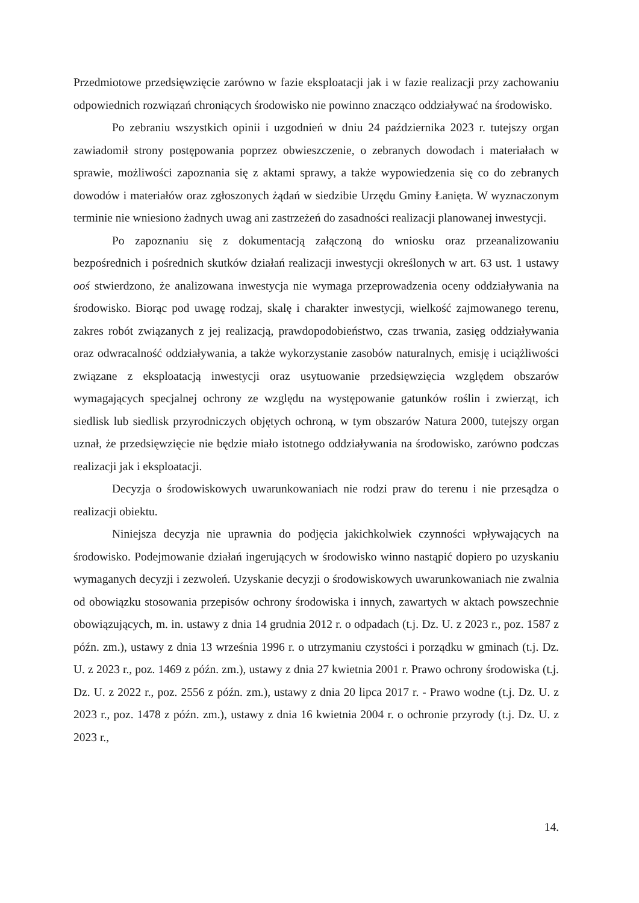Przedmiotowe przedsięwzięcie zarówno w fazie eksploatacji jak i w fazie realizacji przy zachowaniu odpowiednich rozwiązań chroniących środowisko nie powinno znacząco oddziaływać na środowisko.
Po zebraniu wszystkich opinii i uzgodnień w dniu 24 października 2023 r. tutejszy organ zawiadomił strony postępowania poprzez obwieszczenie, o zebranych dowodach i materiałach w sprawie, możliwości zapoznania się z aktami sprawy, a także wypowiedzenia się co do zebranych dowodów i materiałów oraz zgłoszonych żądań w siedzibie Urzędu Gminy Łanięta. W wyznaczonym terminie nie wniesiono żadnych uwag ani zastrzeżeń do zasadności realizacji planowanej inwestycji.
Po zapoznaniu się z dokumentacją załączoną do wniosku oraz przeanalizowaniu bezpośrednich i pośrednich skutków działań realizacji inwestycji określonych w art. 63 ust. 1 ustawy ooś stwierdzono, że analizowana inwestycja nie wymaga przeprowadzenia oceny oddziaływania na środowisko. Biorąc pod uwagę rodzaj, skalę i charakter inwestycji, wielkość zajmowanego terenu, zakres robót związanych z jej realizacją, prawdopodobieństwo, czas trwania, zasięg oddziaływania oraz odwracalność oddziaływania, a także wykorzystanie zasobów naturalnych, emisję i uciążliwości związane z eksploatacją inwestycji oraz usytuowanie przedsięwzięcia względem obszarów wymagających specjalnej ochrony ze względu na występowanie gatunków roślin i zwierząt, ich siedlisk lub siedlisk przyrodniczych objętych ochroną, w tym obszarów Natura 2000, tutejszy organ uznał, że przedsięwzięcie nie będzie miało istotnego oddziaływania na środowisko, zarówno podczas realizacji jak i eksploatacji.
Decyzja o środowiskowych uwarunkowaniach nie rodzi praw do terenu i nie przesądza o realizacji obiektu.
Niniejsza decyzja nie uprawnia do podjęcia jakichkolwiek czynności wpływających na środowisko. Podejmowanie działań ingerujących w środowisko winno nastąpić dopiero po uzyskaniu wymaganych decyzji i zezwoleń. Uzyskanie decyzji o środowiskowych uwarunkowaniach nie zwalnia od obowiązku stosowania przepisów ochrony środowiska i innych, zawartych w aktach powszechnie obowiązujących, m. in. ustawy z dnia 14 grudnia 2012 r. o odpadach (t.j. Dz. U. z 2023 r., poz. 1587 z późn. zm.), ustawy z dnia 13 września 1996 r. o utrzymaniu czystości i porządku w gminach (t.j. Dz. U. z 2023 r., poz. 1469 z późn. zm.), ustawy z dnia 27 kwietnia 2001 r. Prawo ochrony środowiska (t.j. Dz. U. z 2022 r., poz. 2556 z późn. zm.), ustawy z dnia 20 lipca 2017 r. - Prawo wodne (t.j. Dz. U. z 2023 r., poz. 1478 z późn. zm.), ustawy z dnia 16 kwietnia 2004 r. o ochronie przyrody (t.j. Dz. U. z 2023 r.,
14.